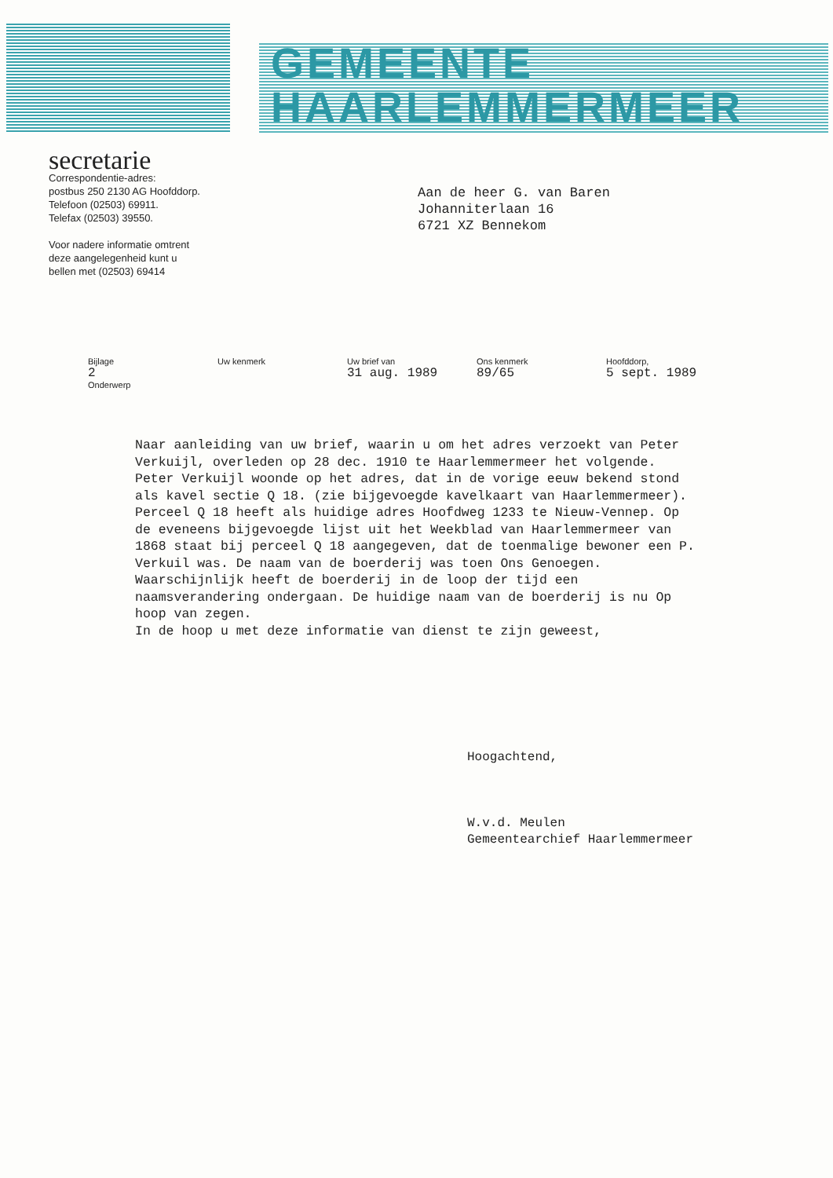GEMEENTE
HAARLEMMERMEER
secretarie
Correspondentie-adres:
postbus 250 2130 AG Hoofddorp.
Telefoon (02503) 69911.
Telefax (02503) 39550.
Voor nadere informatie omtrent
deze aangelegenheid kunt u
bellen met (02503) 69414
Aan de heer G. van Baren
Johanniterlaan 16
6721 XZ Bennekom
Bijlage
2
Onderwerp
Uw kenmerk Uw brief van
31 aug. 1989
Ons kenmerk
89/65
Hoofddorp,
5 sept. 1989
Naar aanleiding van uw brief, waarin u om het adres verzoekt van Peter Verkuijl, overleden op 28 dec. 1910 te Haarlemmermeer het volgende.
Peter Verkuijl woonde op het adres, dat in de vorige eeuw bekend stond als kavel sectie Q 18. (zie bijgevoegde kavelkaart van Haarlemmermeer). Perceel Q 18 heeft als huidige adres Hoofdweg 1233 te Nieuw-Vennep. Op de eveneens bijgevoegde lijst uit het Weekblad van Haarlemmermeer van 1868 staat bij perceel Q 18 aangegeven, dat de toenmalige bewoner een P. Verkuil was. De naam van de boerderij was toen Ons Genoegen. Waarschijnlijk heeft de boerderij in de loop der tijd een naamsverandering ondergaan. De huidige naam van de boerderij is nu Op hoop van zegen.
In de hoop u met deze informatie van dienst te zijn geweest,
Hoogachtend,
W.v.d. Meulen
Gemeentearchief Haarlemmermeer